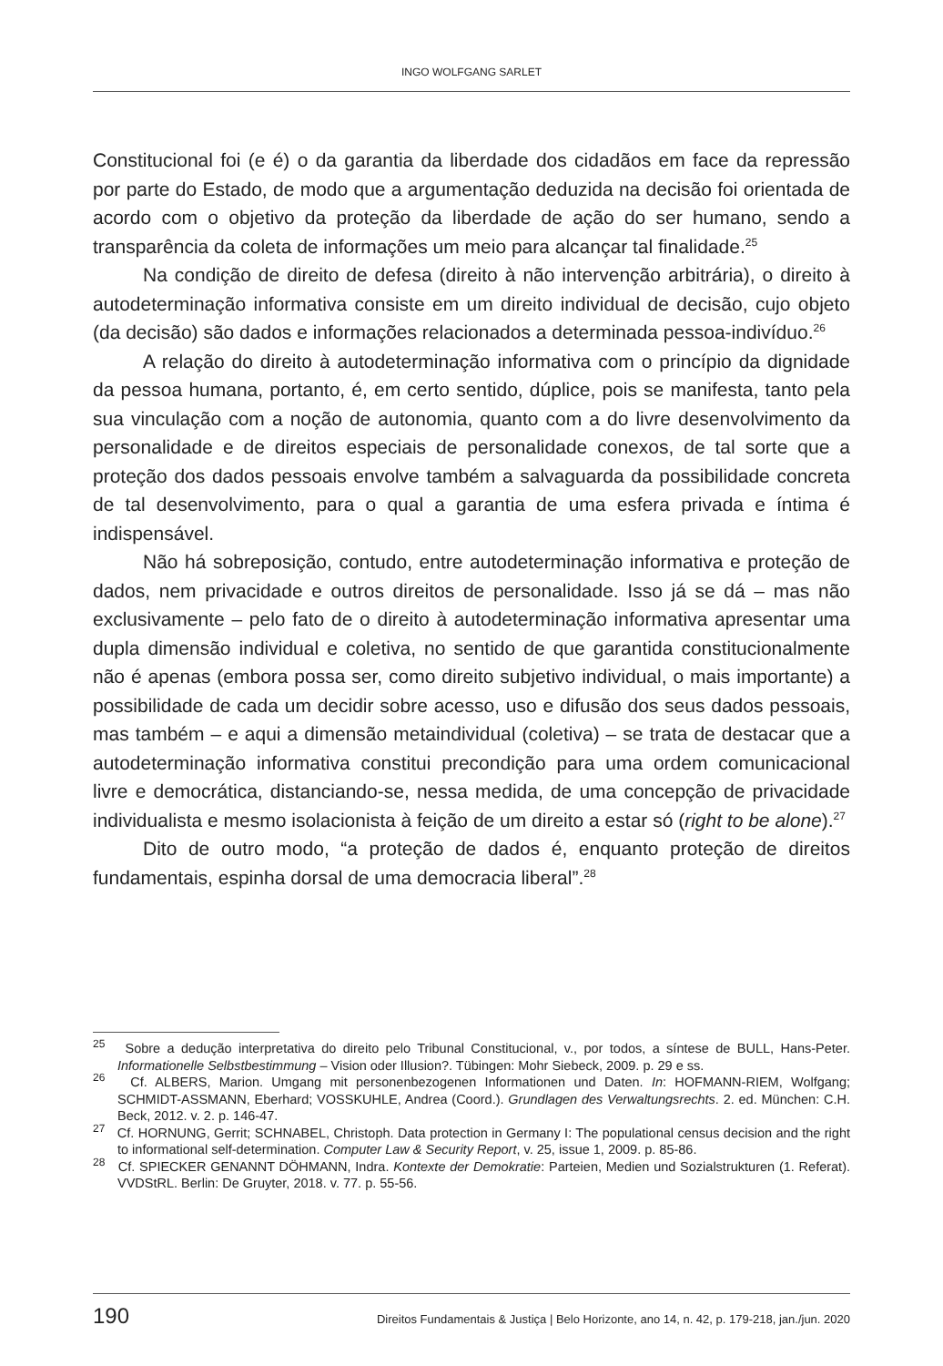INGO WOLFGANG SARLET
Constitucional foi (e é) o da garantia da liberdade dos cidadãos em face da repressão por parte do Estado, de modo que a argumentação deduzida na decisão foi orientada de acordo com o objetivo da proteção da liberdade de ação do ser humano, sendo a transparência da coleta de informações um meio para alcançar tal finalidade.<sup>25</sup>
Na condição de direito de defesa (direito à não intervenção arbitrária), o direito à autodeterminação informativa consiste em um direito individual de decisão, cujo objeto (da decisão) são dados e informações relacionados a determinada pessoa-indivíduo.<sup>26</sup>
A relação do direito à autodeterminação informativa com o princípio da dignidade da pessoa humana, portanto, é, em certo sentido, dúplice, pois se manifesta, tanto pela sua vinculação com a noção de autonomia, quanto com a do livre desenvolvimento da personalidade e de direitos especiais de personalidade conexos, de tal sorte que a proteção dos dados pessoais envolve também a salvaguarda da possibilidade concreta de tal desenvolvimento, para o qual a garantia de uma esfera privada e íntima é indispensável.
Não há sobreposição, contudo, entre autodeterminação informativa e proteção de dados, nem privacidade e outros direitos de personalidade. Isso já se dá – mas não exclusivamente – pelo fato de o direito à autodeterminação informativa apresentar uma dupla dimensão individual e coletiva, no sentido de que garantida constitucionalmente não é apenas (embora possa ser, como direito subjetivo individual, o mais importante) a possibilidade de cada um decidir sobre acesso, uso e difusão dos seus dados pessoais, mas também – e aqui a dimensão metaindividual (coletiva) – se trata de destacar que a autodeterminação informativa constitui precondição para uma ordem comunicacional livre e democrática, distanciando-se, nessa medida, de uma concepção de privacidade individualista e mesmo isolacionista à feição de um direito a estar só (right to be alone).<sup>27</sup>
Dito de outro modo, “a proteção de dados é, enquanto proteção de direitos fundamentais, espinha dorsal de uma democracia liberal”.<sup>28</sup>
<sup>25</sup> Sobre a dedução interpretativa do direito pelo Tribunal Constitucional, v., por todos, a síntese de BULL, Hans-Peter. Informationelle Selbstbestimmung – Vision oder Illusion?. Tübingen: Mohr Siebeck, 2009. p. 29 e ss.
<sup>26</sup> Cf. ALBERS, Marion. Umgang mit personenbezogenen Informationen und Daten. In: HOFMANN-RIEM, Wolfgang; SCHMIDT-ASSMANN, Eberhard; VOSSKUHLE, Andrea (Coord.). Grundlagen des Verwaltungsrechts. 2. ed. München: C.H. Beck, 2012. v. 2. p. 146-47.
<sup>27</sup> Cf. HORNUNG, Gerrit; SCHNABEL, Christoph. Data protection in Germany I: The populational census decision and the right to informational self-determination. Computer Law & Security Report, v. 25, issue 1, 2009. p. 85-86.
<sup>28</sup> Cf. SPIECKER GENANNT DÖHMANN, Indra. Kontexte der Demokratie: Parteien, Medien und Sozialstrukturen (1. Referat). VVDStRL. Berlin: De Gruyter, 2018. v. 77. p. 55-56.
190 Direitos Fundamentais & Justiça | Belo Horizonte, ano 14, n. 42, p. 179-218, jan./jun. 2020